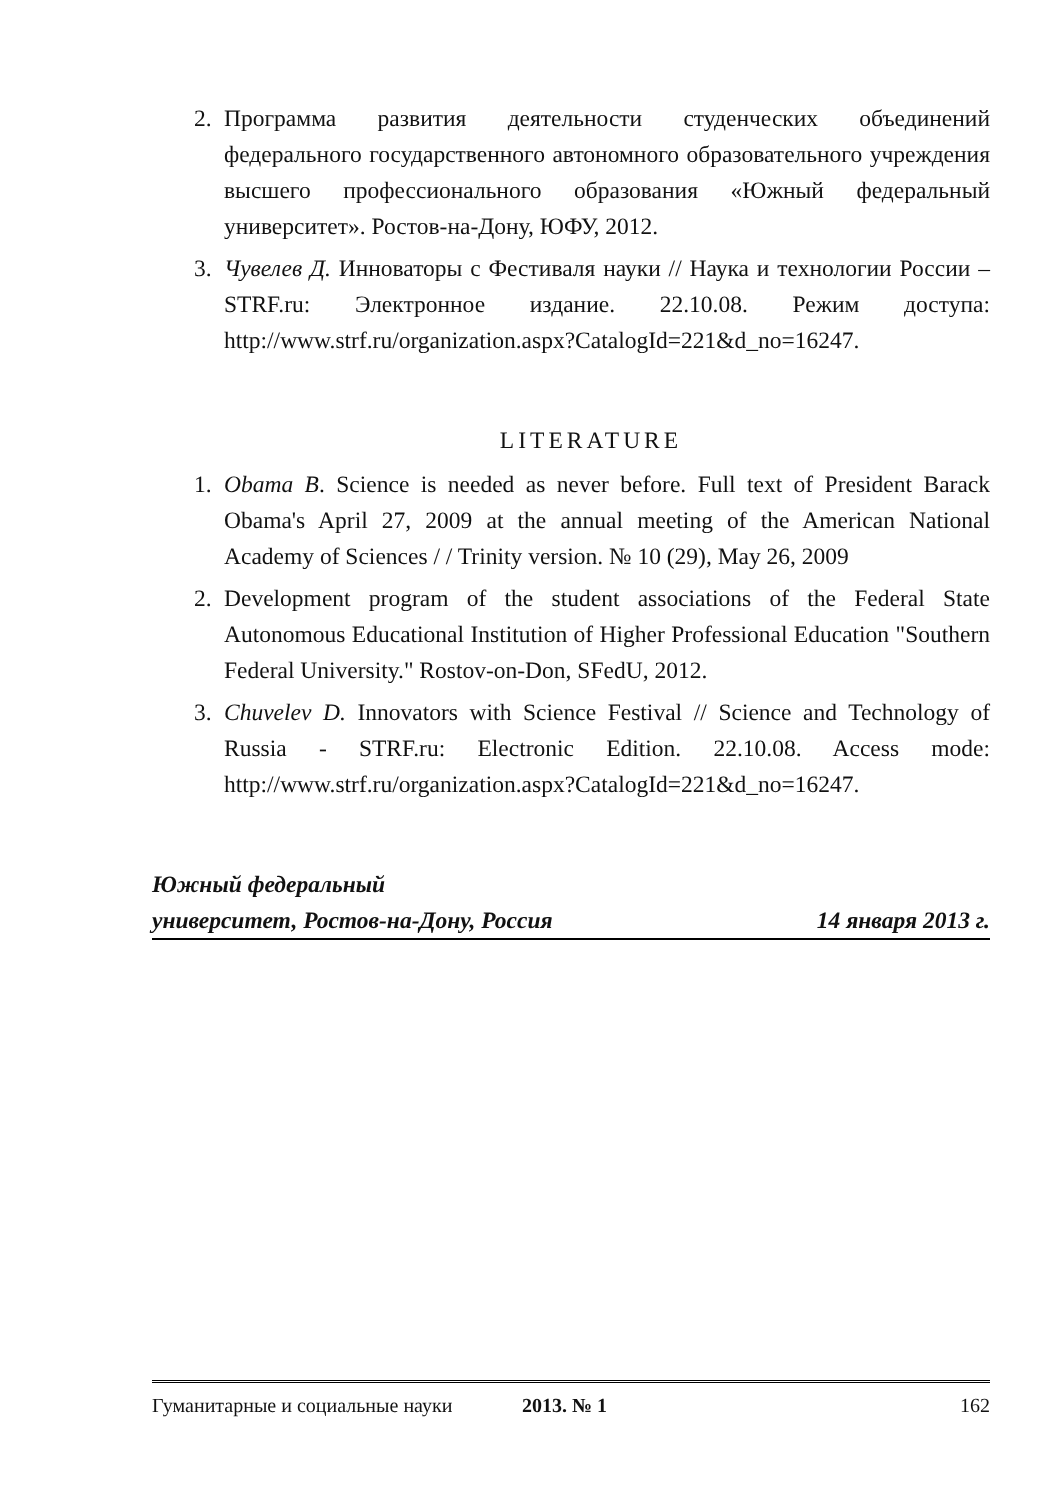2. Программа развития деятельности студенческих объединений федерального государственного автономного образовательного учреждения высшего профессионального образования «Южный федеральный университет». Ростов-на-Дону, ЮФУ, 2012.
3. Чувелев Д. Инноваторы с Фестиваля науки // Наука и технологии России – STRF.ru: Электронное издание. 22.10.08. Режим доступа: http://www.strf.ru/organization.aspx?CatalogId=221&d_no=16247.
LITERATURE
1. Obama B. Science is needed as never before. Full text of President Barack Obama's April 27, 2009 at the annual meeting of the American National Academy of Sciences / / Trinity version. № 10 (29), May 26, 2009
2. Development program of the student associations of the Federal State Autonomous Educational Institution of Higher Professional Education "Southern Federal University." Rostov-on-Don, SFedU, 2012.
3. Chuvelev D. Innovators with Science Festival // Science and Technology of Russia - STRF.ru: Electronic Edition. 22.10.08. Access mode: http://www.strf.ru/organization.aspx?CatalogId=221&d_no=16247.
Южный федеральный
университет, Ростов-на-Дону, Россия 14 января 2013 г.
Гуманитарные и социальные науки 2013. № 1 162